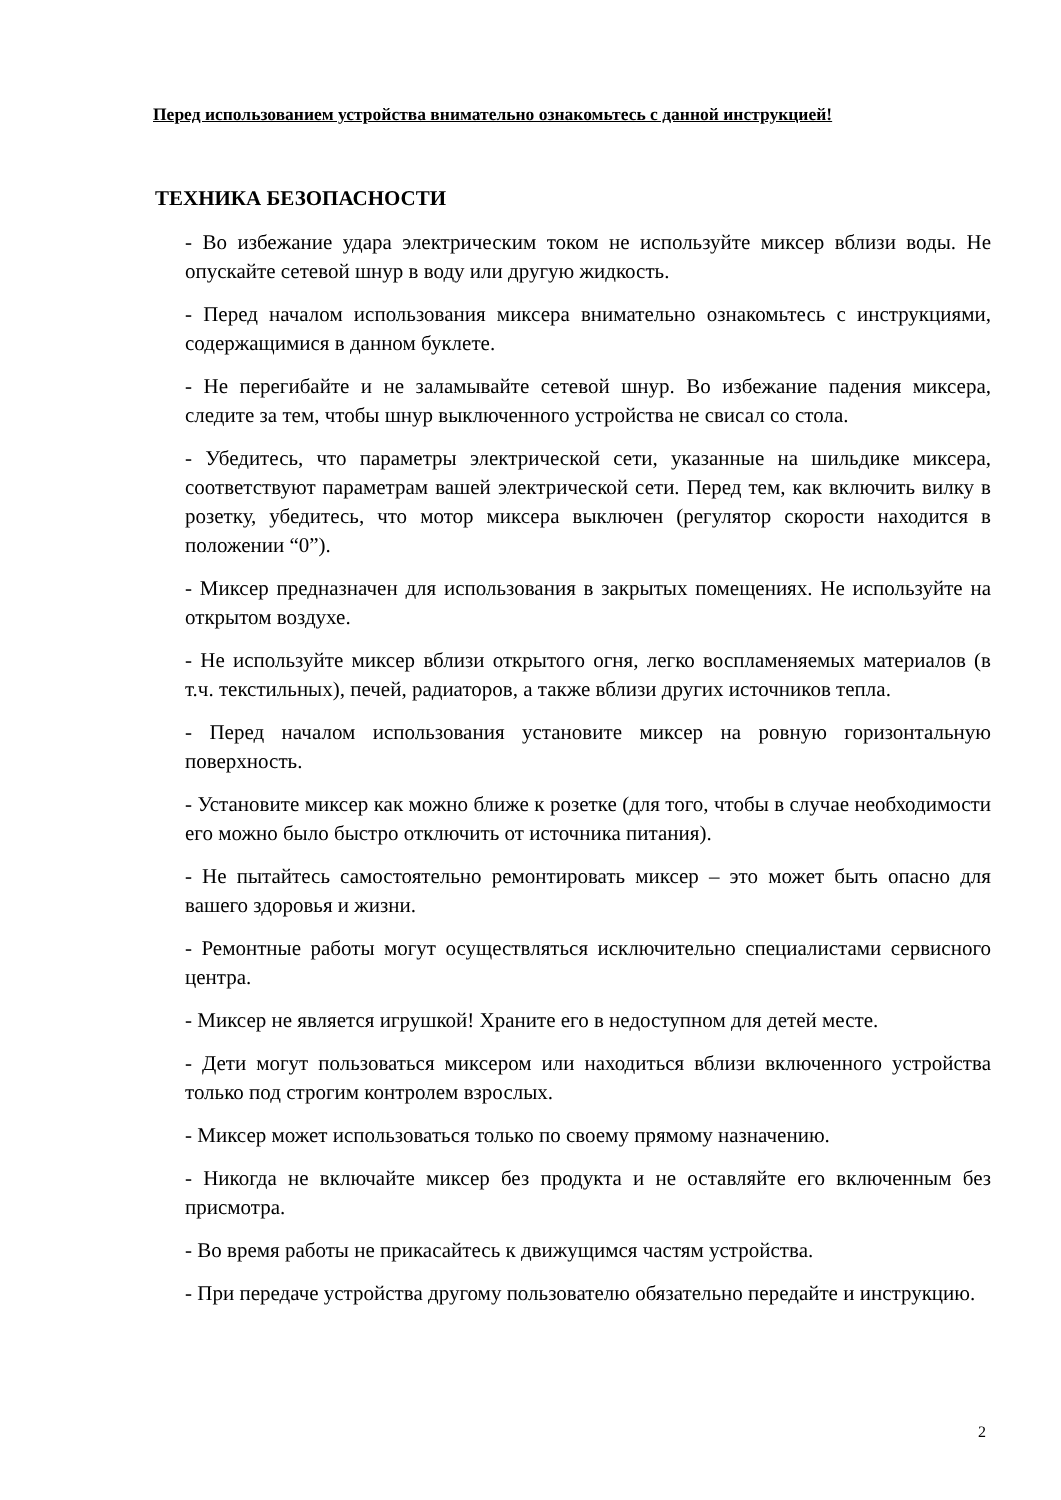Перед использованием устройства внимательно ознакомьтесь с данной инструкцией!
ТЕХНИКА БЕЗОПАСНОСТИ
- Во избежание удара электрическим током не используйте миксер вблизи воды. Не опускайте сетевой шнур в воду или другую жидкость.
- Перед началом использования миксера внимательно ознакомьтесь с инструкциями, содержащимися в данном буклете.
- Не перегибайте и не заламывайте сетевой шнур. Во избежание падения миксера, следите за тем, чтобы шнур выключенного устройства не свисал со стола.
- Убедитесь, что параметры электрической сети, указанные на шильдике миксера, соответствуют параметрам вашей электрической сети. Перед тем, как включить вилку в розетку, убедитесь, что мотор миксера выключен (регулятор скорости находится в положении “0”).
- Миксер предназначен для использования в закрытых помещениях. Не используйте на открытом воздухе.
- Не используйте миксер вблизи открытого огня, легко воспламеняемых материалов (в т.ч. текстильных), печей, радиаторов, а также вблизи других источников тепла.
- Перед началом использования установите миксер на ровную горизонтальную поверхность.
- Установите миксер как можно ближе к розетке (для того, чтобы в случае необходимости его можно было быстро отключить от источника питания).
- Не пытайтесь самостоятельно ремонтировать миксер – это может быть опасно для вашего здоровья и жизни.
- Ремонтные работы могут осуществляться исключительно специалистами сервисного центра.
- Миксер не является игрушкой! Храните его в недоступном для детей месте.
- Дети могут пользоваться миксером или находиться вблизи включенного устройства только под строгим контролем взрослых.
- Миксер может использоваться только по своему прямому назначению.
- Никогда не включайте миксер без продукта и не оставляйте его включенным без присмотра.
- Во время работы не прикасайтесь к движущимся частям устройства.
- При передаче устройства другому пользователю обязательно передайте и инструкцию.
2